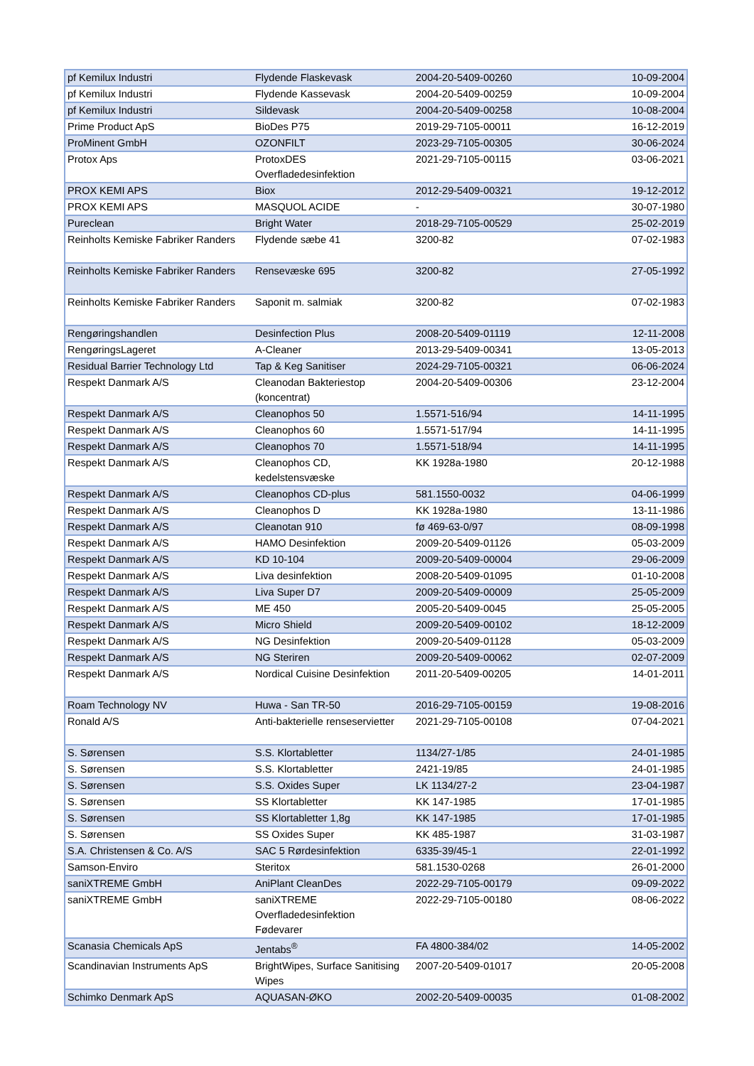| pf Kemilux Industri | Flydende Flaskevask | 2004-20-5409-00260 | 10-09-2004 |
| pf Kemilux Industri | Flydende Kassevask | 2004-20-5409-00259 | 10-09-2004 |
| pf Kemilux Industri | Sildevask | 2004-20-5409-00258 | 10-08-2004 |
| Prime Product ApS | BioDes P75 | 2019-29-7105-00011 | 16-12-2019 |
| ProMinent GmbH | OZONFILT | 2023-29-7105-00305 | 30-06-2024 |
| Protox Aps | ProtoxDES Overfladedesinfektion | 2021-29-7105-00115 | 03-06-2021 |
| PROX KEMI APS | Biox | 2012-29-5409-00321 | 19-12-2012 |
| PROX KEMI APS | MASQUOL ACIDE | - | 30-07-1980 |
| Pureclean | Bright Water | 2018-29-7105-00529 | 25-02-2019 |
| Reinholts Kemiske Fabriker Randers | Flydende sæbe 41 | 3200-82 | 07-02-1983 |
| Reinholts Kemiske Fabriker Randers | Rensevæske 695 | 3200-82 | 27-05-1992 |
| Reinholts Kemiske Fabriker Randers | Saponit m. salmiak | 3200-82 | 07-02-1983 |
| Rengøringshandlen | Desinfection Plus | 2008-20-5409-01119 | 12-11-2008 |
| RengøringsLageret | A-Cleaner | 2013-29-5409-00341 | 13-05-2013 |
| Residual Barrier Technology Ltd | Tap & Keg Sanitiser | 2024-29-7105-00321 | 06-06-2024 |
| Respekt Danmark A/S | Cleanodan Bakteriestop (koncentrat) | 2004-20-5409-00306 | 23-12-2004 |
| Respekt Danmark A/S | Cleanophos 50 | 1.5571-516/94 | 14-11-1995 |
| Respekt Danmark A/S | Cleanophos 60 | 1.5571-517/94 | 14-11-1995 |
| Respekt Danmark A/S | Cleanophos 70 | 1.5571-518/94 | 14-11-1995 |
| Respekt Danmark A/S | Cleanophos CD, kedelstensvæske | KK 1928a-1980 | 20-12-1988 |
| Respekt Danmark A/S | Cleanophos CD-plus | 581.1550-0032 | 04-06-1999 |
| Respekt Danmark A/S | Cleanophos D | KK 1928a-1980 | 13-11-1986 |
| Respekt Danmark A/S | Cleanotan 910 | fø 469-63-0/97 | 08-09-1998 |
| Respekt Danmark A/S | HAMO Desinfektion | 2009-20-5409-01126 | 05-03-2009 |
| Respekt Danmark A/S | KD 10-104 | 2009-20-5409-00004 | 29-06-2009 |
| Respekt Danmark A/S | Liva desinfektion | 2008-20-5409-01095 | 01-10-2008 |
| Respekt Danmark A/S | Liva Super D7 | 2009-20-5409-00009 | 25-05-2009 |
| Respekt Danmark A/S | ME 450 | 2005-20-5409-0045 | 25-05-2005 |
| Respekt Danmark A/S | Micro Shield | 2009-20-5409-00102 | 18-12-2009 |
| Respekt Danmark A/S | NG Desinfektion | 2009-20-5409-01128 | 05-03-2009 |
| Respekt Danmark A/S | NG Steriren | 2009-20-5409-00062 | 02-07-2009 |
| Respekt Danmark A/S | Nordical Cuisine Desinfektion | 2011-20-5409-00205 | 14-01-2011 |
| Roam Technology NV | Huwa - San TR-50 | 2016-29-7105-00159 | 19-08-2016 |
| Ronald A/S | Anti-bakterielle renseservietter | 2021-29-7105-00108 | 07-04-2021 |
| S. Sørensen | S.S. Klortabletter | 1134/27-1/85 | 24-01-1985 |
| S. Sørensen | S.S. Klortabletter | 2421-19/85 | 24-01-1985 |
| S. Sørensen | S.S. Oxides Super | LK 1134/27-2 | 23-04-1987 |
| S. Sørensen | SS Klortabletter | KK 147-1985 | 17-01-1985 |
| S. Sørensen | SS Klortabletter 1,8g | KK 147-1985 | 17-01-1985 |
| S. Sørensen | SS Oxides Super | KK 485-1987 | 31-03-1987 |
| S.A. Christensen & Co. A/S | SAC 5 Rørdesinfektion | 6335-39/45-1 | 22-01-1992 |
| Samson-Enviro | Steritox | 581.1530-0268 | 26-01-2000 |
| saniXTREME GmbH | AniPlant CleanDes | 2022-29-7105-00179 | 09-09-2022 |
| saniXTREME GmbH | saniXTREME Overfladedesinfektion Fødevarer | 2022-29-7105-00180 | 08-06-2022 |
| Scanasia Chemicals ApS | Jentabs<sup>®</sup> | FA 4800-384/02 | 14-05-2002 |
| Scandinavian Instruments ApS | BrightWipes, Surface Sanitising Wipes | 2007-20-5409-01017 | 20-05-2008 |
| Schimko Denmark ApS | AQUASAN-ØKO | 2002-20-5409-00035 | 01-08-2002 |